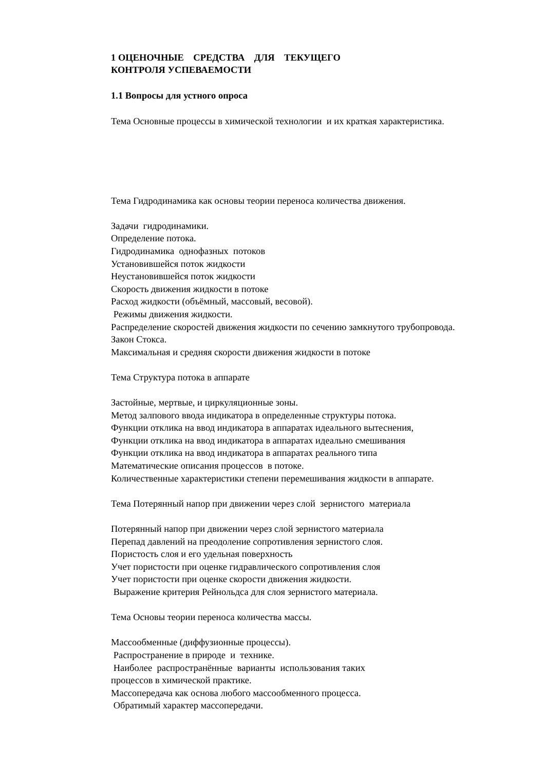1 ОЦЕНОЧНЫЕ СРЕДСТВА ДЛЯ ТЕКУЩЕГО
КОНТРОЛЯ УСПЕВАЕМОСТИ
1.1 Вопросы для устного опроса
Тема Основные процессы в химической технологии и их краткая характеристика.
Тема Гидродинамика как основы теории переноса количества движения.
Задачи гидродинамики.
Определение потока.
Гидродинамика однофазных потоков
Установившейся поток жидкости
Неустановившейся поток жидкости
Скорость движения жидкости в потоке
Расход жидкости (объёмный, массовый, весовой).
Режимы движения жидкости.
Распределение скоростей движения жидкости по сечению замкнутого трубопровода.
Закон Стокса.
Максимальная и средняя скорости движения жидкости в потоке
Тема Структура потока в аппарате
Застойные, мертвые, и циркуляционные зоны.
Метод залпового ввода индикатора в определенные структуры потока.
Функции отклика на ввод индикатора в аппаратах идеального вытеснения,
Функции отклика на ввод индикатора в аппаратах идеально смешивания
Функции отклика на ввод индикатора в аппаратах реального типа
Математические описания процессов в потоке.
Количественные характеристики степени перемешивания жидкости в аппарате.
Тема Потерянный напор при движении через слой зернистого материала
Потерянный напор при движении через слой зернистого материала
Перепад давлений на преодоление сопротивления зернистого слоя.
Пористость слоя и его удельная поверхность
Учет пористости при оценке гидравлического сопротивления слоя
Учет пористости при оценке скорости движения жидкости.
Выражение критерия Рейнольдса для слоя зернистого материала.
Тема Основы теории переноса количества массы.
Массообменные (диффузионные процессы).
Распространение в природе и технике.
Наиболее распространённые варианты использования таких
процессов в химической практике.
Массопередача как основа любого массообменного процесса.
Обратимый характер массопередачи.